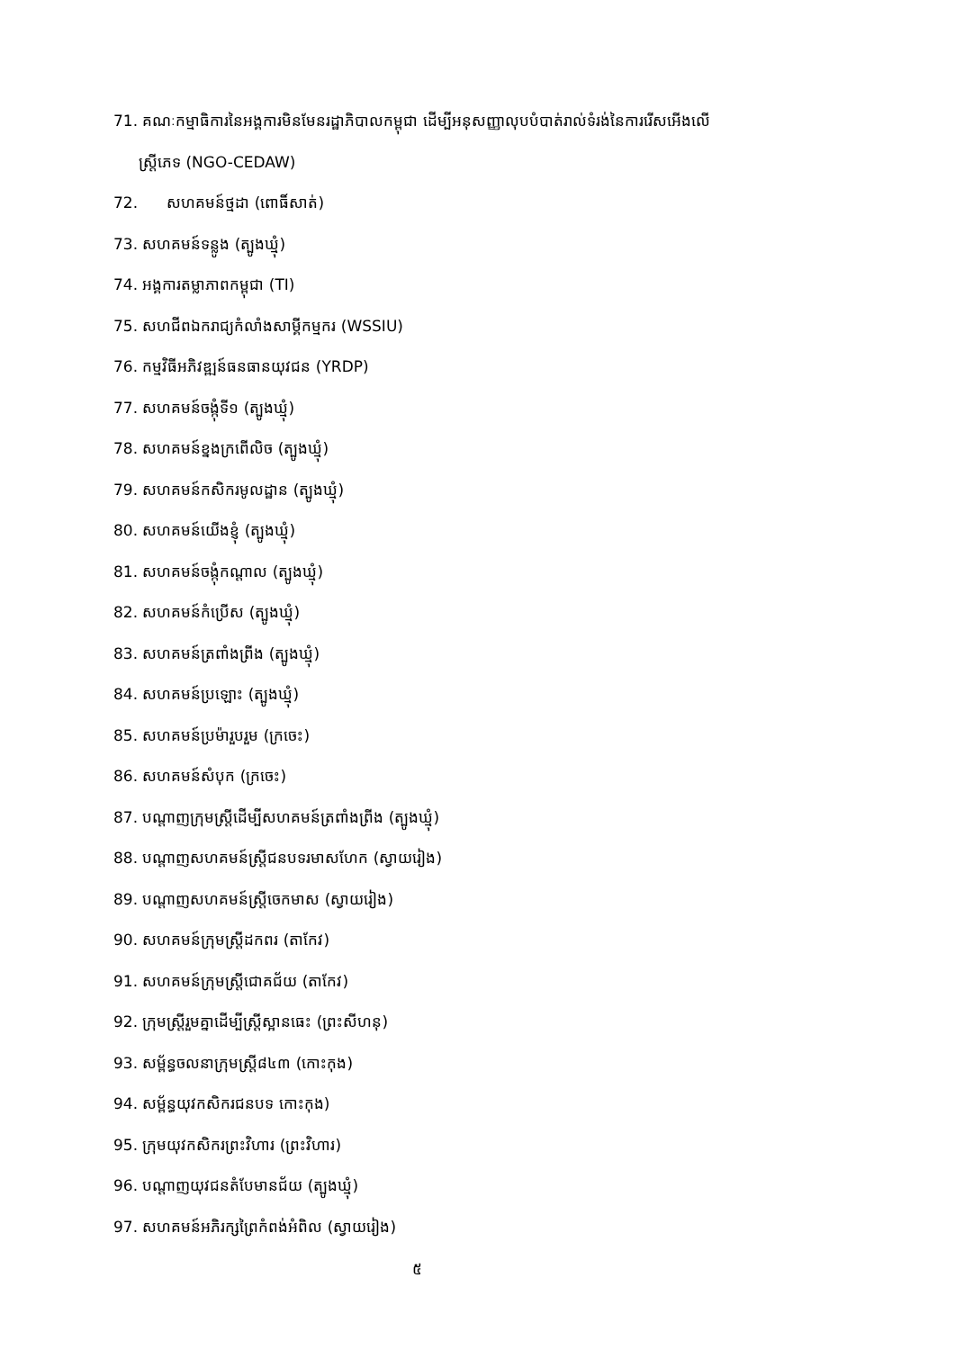71. គណៈកម្មាធិការនៃអង្គការមិនមែនរដ្ឋាភិបាលកម្ពុជា ដើម្បីអនុសញ្ញាលុបបំបាត់រាល់ទំរង់នៃការរើសអើងលើ
ស្ត្រីភេទ (NGO-CEDAW)
72. សហគមន៍ថ្មដា (ពោធិ៍សាត់)
73. សហគមន៍ទន្លូង (ត្បូងឃ្មុំ)
74. អង្គការតម្លាភាពកម្ពុជា (TI)
75. សហជីពឯករាជ្យកំលាំងសាម្គីកម្មករ (WSSIU)
76. កម្មវិធីអភិវឌ្ឍន៍ធនធានយុវជន (YRDP)
77. សហគមន៍ចង្កុំទី១ (ត្បូងឃ្មុំ)
78. សហគមន៍ខ្នងក្រពើលិច (ត្បូងឃ្មុំ)
79. សហគមន៍កសិករមូលដ្ឋាន (ត្បូងឃ្មុំ)
80. សហគមន៍យើងខ្ញុំ (ត្បូងឃ្មុំ)
81. សហគមន៍ចង្កុំកណ្តាល (ត្បូងឃ្មុំ)
82. សហគមន៍កំប្រើស (ត្បូងឃ្មុំ)
83. សហគមន៍ត្រពាំងព្រីង (ត្បូងឃ្មុំ)
84. សហគមន៍ប្រឡោះ (ត្បូងឃ្មុំ)
85. សហគមន៍ប្រម៉ារួបរួម (ក្រចេះ)
86. សហគមន៍សំបុក (ក្រចេះ)
87. បណ្តាញក្រុមស្ត្រីដើម្បីសហគមន៍ត្រពាំងព្រីង (ត្បូងឃ្មុំ)
88. បណ្តាញសហគមន៍ស្ត្រីជនបទរមាសហែក (ស្វាយរៀង)
89. បណ្តាញសហគមន៍ស្ត្រីចេកមាស (ស្វាយរៀង)
90. សហគមន៍ក្រុមស្ត្រីដកពរ (តាកែវ)
91. សហគមន៍ក្រុមស្ត្រីជោគជ័យ (តាកែវ)
92. ក្រុមស្ត្រីរួមគ្នាដើម្បីស្ត្រីស្អានធេះ (ព្រះសីហនុ)
93. សម្ព័ន្ធចលនាក្រុមស្ត្រី៨៤៣ (កោះកុង)
94. សម្ព័ន្ធយុវកសិករជនបទ កោះកុង)
95. ក្រុមយុវកសិករព្រះវិហារ (ព្រះវិហារ)
96. បណ្តាញយុវជនតំបែមានជ័យ (ត្បូងឃ្មុំ)
97. សហគមន៍អភិរក្សព្រៃកំពង់អំពិល (ស្វាយរៀង)
៥